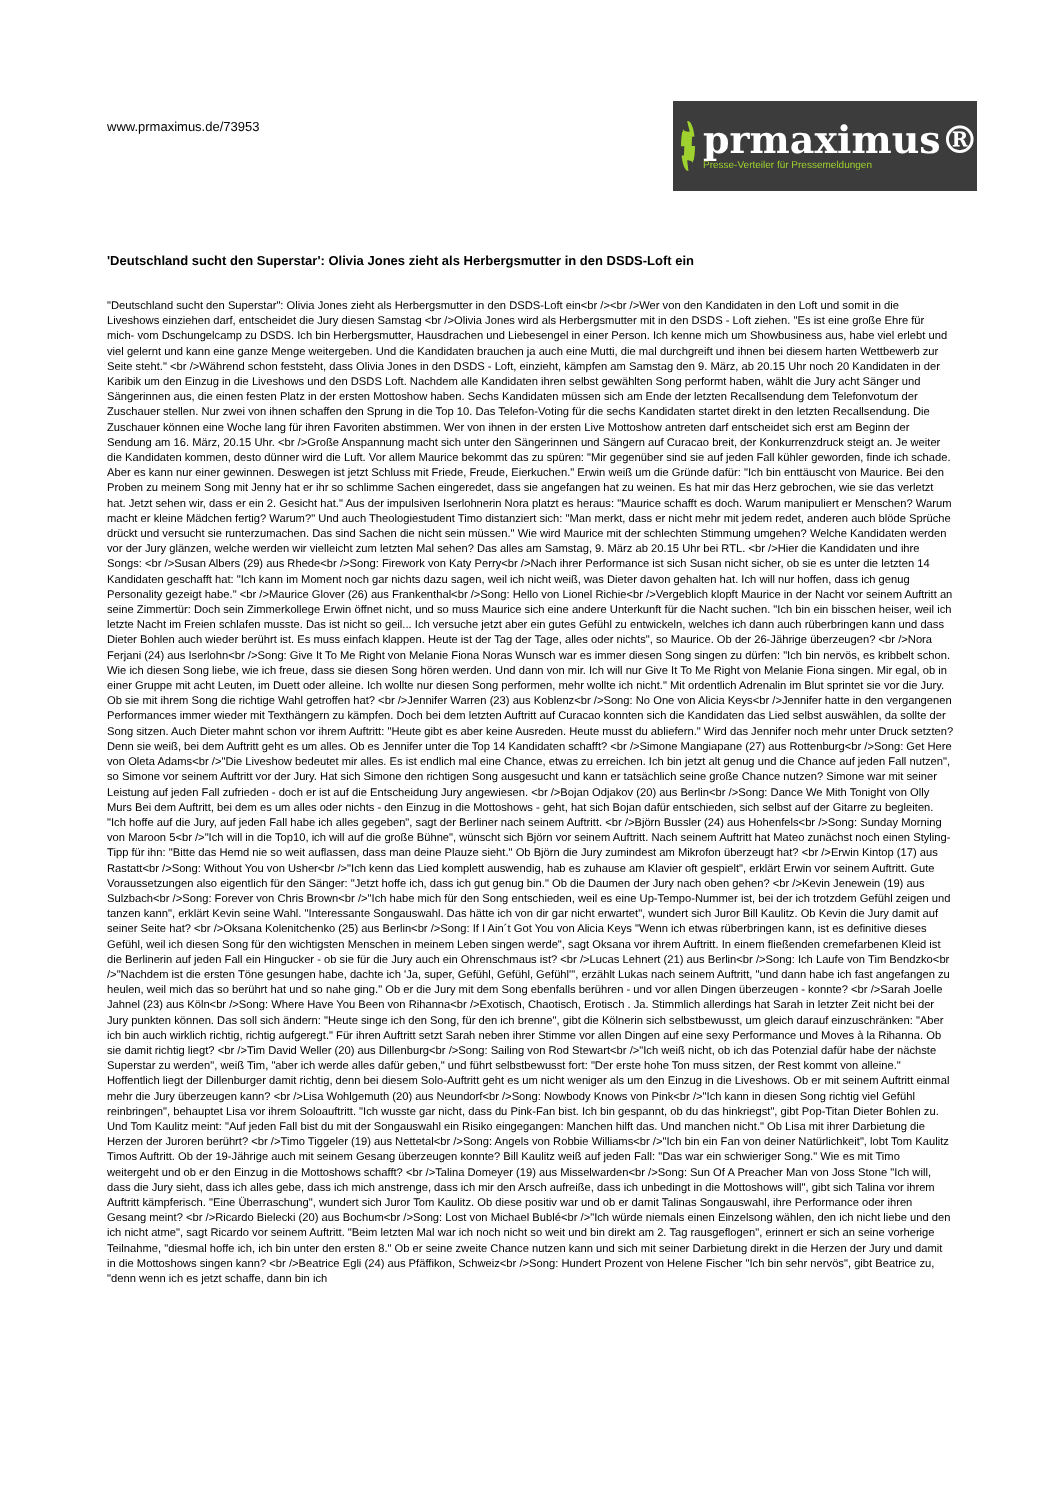www.prmaximus.de/73953
prmaximus®
Presse-Verteiler für Pressemeldungen
'Deutschland sucht den Superstar': Olivia Jones zieht als Herbergsmutter in den DSDS-Loft ein
"Deutschland sucht den Superstar": Olivia Jones zieht als Herbergsmutter in den DSDS-Loft ein<br /><br />Wer von den Kandidaten in den Loft und somit in die Liveshows einziehen darf, entscheidet die Jury diesen Samstag <br />Olivia Jones wird als Herbergsmutter mit in den DSDS - Loft ziehen. "Es ist eine große Ehre für mich- vom Dschungelcamp zu DSDS. Ich bin Herbergsmutter, Hausdrachen und Liebesengel in einer Person. Ich kenne mich um Showbusiness aus, habe viel erlebt und viel gelernt und kann eine ganze Menge weitergeben. Und die Kandidaten brauchen ja auch eine Mutti, die mal durchgreift und ihnen bei diesem harten Wettbewerb zur Seite steht." <br />Während schon feststeht, dass Olivia Jones in den DSDS - Loft, einzieht, kämpfen am Samstag den 9. März, ab 20.15 Uhr noch 20 Kandidaten in der Karibik um den Einzug in die Liveshows und den DSDS Loft. Nachdem alle Kandidaten ihren selbst gewählten Song performt haben, wählt die Jury acht Sänger und Sängerinnen aus, die einen festen Platz in der ersten Mottoshow haben. Sechs Kandidaten müssen sich am Ende der letzten Recallsendung dem Telefonvotum der Zuschauer stellen. Nur zwei von ihnen schaffen den Sprung in die Top 10. Das Telefon-Voting für die sechs Kandidaten startet direkt in den letzten Recallsendung. Die Zuschauer können eine Woche lang für ihren Favoriten abstimmen. Wer von ihnen in der ersten Live Mottoshow antreten darf entscheidet sich erst am Beginn der Sendung am 16. März, 20.15 Uhr. <br />Große Anspannung macht sich unter den Sängerinnen und Sängern auf Curacao breit, der Konkurrenzdruck steigt an. Je weiter die Kandidaten kommen, desto dünner wird die Luft. Vor allem Maurice bekommt das zu spüren: "Mir gegenüber sind sie auf jeden Fall kühler geworden, finde ich schade. Aber es kann nur einer gewinnen. Deswegen ist jetzt Schluss mit Friede, Freude, Eierkuchen." Erwin weiß um die Gründe dafür: "Ich bin enttäuscht von Maurice. Bei den Proben zu meinem Song mit Jenny hat er ihr so schlimme Sachen eingeredet, dass sie angefangen hat zu weinen. Es hat mir das Herz gebrochen, wie sie das verletzt hat. Jetzt sehen wir, dass er ein 2. Gesicht hat." Aus der impulsiven Iserlohnerin Nora platzt es heraus: "Maurice schafft es doch. Warum manipuliert er Menschen? Warum macht er kleine Mädchen fertig? Warum?" Und auch Theologiestudent Timo distanziert sich: "Man merkt, dass er nicht mehr mit jedem redet, anderen auch blöde Sprüche drückt und versucht sie runterzumachen. Das sind Sachen die nicht sein müssen." Wie wird Maurice mit der schlechten Stimmung umgehen? Welche Kandidaten werden vor der Jury glänzen, welche werden wir vielleicht zum letzten Mal sehen? Das alles am Samstag, 9. März ab 20.15 Uhr bei RTL. <br />Hier die Kandidaten und ihre Songs: <br />Susan Albers (29) aus Rhede<br />Song: Firework von Katy Perry<br />Nach ihrer Performance ist sich Susan nicht sicher, ob sie es unter die letzten 14 Kandidaten geschafft hat: "Ich kann im Moment noch gar nichts dazu sagen, weil ich nicht weiß, was Dieter davon gehalten hat. Ich will nur hoffen, dass ich genug Personality gezeigt habe." <br />Maurice Glover (26) aus Frankenthal<br />Song: Hello von Lionel Richie<br />Vergeblich klopft Maurice in der Nacht vor seinem Auftritt an seine Zimmertür: Doch sein Zimmerkollege Erwin öffnet nicht, und so muss Maurice sich eine andere Unterkunft für die Nacht suchen. "Ich bin ein bisschen heiser, weil ich letzte Nacht im Freien schlafen musste. Das ist nicht so geil... Ich versuche jetzt aber ein gutes Gefühl zu entwickeln, welches ich dann auch rüberbringen kann und dass Dieter Bohlen auch wieder berührt ist. Es muss einfach klappen. Heute ist der Tag der Tage, alles oder nichts", so Maurice. Ob der 26-Jährige überzeugen? <br />Nora Ferjani (24) aus Iserlohn<br />Song: Give It To Me Right von Melanie Fiona Noras Wunsch war es immer diesen Song singen zu dürfen: "Ich bin nervös, es kribbelt schon. Wie ich diesen Song liebe, wie ich freue, dass sie diesen Song hören werden. Und dann von mir. Ich will nur Give It To Me Right von Melanie Fiona singen. Mir egal, ob in einer Gruppe mit acht Leuten, im Duett oder alleine. Ich wollte nur diesen Song performen, mehr wollte ich nicht." Mit ordentlich Adrenalin im Blut sprintet sie vor die Jury. Ob sie mit ihrem Song die richtige Wahl getroffen hat? <br />Jennifer Warren (23) aus Koblenz<br />Song: No One von Alicia Keys<br />Jennifer hatte in den vergangenen Performances immer wieder mit Texthängern zu kämpfen. Doch bei dem letzten Auftritt auf Curacao konnten sich die Kandidaten das Lied selbst auswählen, da sollte der Song sitzen. Auch Dieter mahnt schon vor ihrem Auftritt: "Heute gibt es aber keine Ausreden. Heute musst du abliefern." Wird das Jennifer noch mehr unter Druck setzten? Denn sie weiß, bei dem Auftritt geht es um alles. Ob es Jennifer unter die Top 14 Kandidaten schafft? <br />Simone Mangiapane (27) aus Rottenburg<br />Song: Get Here von Oleta Adams<br />"Die Liveshow bedeutet mir alles. Es ist endlich mal eine Chance, etwas zu erreichen. Ich bin jetzt alt genug und die Chance auf jeden Fall nutzen", so Simone vor seinem Auftritt vor der Jury. Hat sich Simone den richtigen Song ausgesucht und kann er tatsächlich seine große Chance nutzen? Simone war mit seiner Leistung auf jeden Fall zufrieden - doch er ist auf die Entscheidung Jury angewiesen. <br />Bojan Odjakov (20) aus Berlin<br />Song: Dance We Mith Tonight von Olly Murs Bei dem Auftritt, bei dem es um alles oder nichts - den Einzug in die Mottoshows - geht, hat sich Bojan dafür entschieden, sich selbst auf der Gitarre zu begleiten. "Ich hoffe auf die Jury, auf jeden Fall habe ich alles gegeben", sagt der Berliner nach seinem Auftritt. <br />Björn Bussler (24) aus Hohenfels<br />Song: Sunday Morning von Maroon 5<br />"Ich will in die Top10, ich will auf die große Bühne", wünscht sich Björn vor seinem Auftritt. Nach seinem Auftritt hat Mateo zunächst noch einen Styling-Tipp für ihn: "Bitte das Hemd nie so weit auflassen, dass man deine Plauze sieht." Ob Björn die Jury zumindest am Mikrofon überzeugt hat? <br />Erwin Kintop (17) aus Rastatt<br />Song: Without You von Usher<br />"Ich kenn das Lied komplett auswendig, hab es zuhause am Klavier oft gespielt", erklärt Erwin vor seinem Auftritt. Gute Voraussetzungen also eigentlich für den Sänger: "Jetzt hoffe ich, dass ich gut genug bin." Ob die Daumen der Jury nach oben gehen? <br />Kevin Jenewein (19) aus Sulzbach<br />Song: Forever von Chris Brown<br />"Ich habe mich für den Song entschieden, weil es eine Up-Tempo-Nummer ist, bei der ich trotzdem Gefühl zeigen und tanzen kann", erklärt Kevin seine Wahl. "Interessante Songauswahl. Das hätte ich von dir gar nicht erwartet", wundert sich Juror Bill Kaulitz. Ob Kevin die Jury damit auf seiner Seite hat? <br />Oksana Kolenitchenko (25) aus Berlin<br />Song: If I Ain´t Got You von Alicia Keys "Wenn ich etwas rüberbringen kann, ist es definitive dieses Gefühl, weil ich diesen Song für den wichtigsten Menschen in meinem Leben singen werde", sagt Oksana vor ihrem Auftritt. In einem fließenden cremefarbenen Kleid ist die Berlinerin auf jeden Fall ein Hingucker - ob sie für die Jury auch ein Ohrenschmaus ist? <br />Lucas Lehnert (21) aus Berlin<br />Song: Ich Laufe von Tim Bendzko<br />"Nachdem ist die ersten Töne gesungen habe, dachte ich 'Ja, super, Gefühl, Gefühl, Gefühl'", erzählt Lukas nach seinem Auftritt, "und dann habe ich fast angefangen zu heulen, weil mich das so berührt hat und so nahe ging." Ob er die Jury mit dem Song ebenfalls berühren - und vor allen Dingen überzeugen - konnte? <br />Sarah Joelle Jahnel (23) aus Köln<br />Song: Where Have You Been von Rihanna<br />Exotisch, Chaotisch, Erotisch . Ja. Stimmlich allerdings hat Sarah in letzter Zeit nicht bei der Jury punkten können. Das soll sich ändern: "Heute singe ich den Song, für den ich brenne", gibt die Kölnerin sich selbstbewusst, um gleich darauf einzuschränken: "Aber ich bin auch wirklich richtig, richtig aufgeregt." Für ihren Auftritt setzt Sarah neben ihrer Stimme vor allen Dingen auf eine sexy Performance und Moves à la Rihanna. Ob sie damit richtig liegt? <br />Tim David Weller (20) aus Dillenburg<br />Song: Sailing von Rod Stewart<br />"Ich weiß nicht, ob ich das Potenzial dafür habe der nächste Superstar zu werden", weiß Tim, "aber ich werde alles dafür geben," und führt selbstbewusst fort: "Der erste hohe Ton muss sitzen, der Rest kommt von alleine." Hoffentlich liegt der Dillenburger damit richtig, denn bei diesem Solo-Auftritt geht es um nicht weniger als um den Einzug in die Liveshows. Ob er mit seinem Auftritt einmal mehr die Jury überzeugen kann? <br />Lisa Wohlgemuth (20) aus Neundorf<br />Song: Nowbody Knows von Pink<br />"Ich kann in diesen Song richtig viel Gefühl reinbringen", behauptet Lisa vor ihrem Soloauftritt. "Ich wusste gar nicht, dass du Pink-Fan bist. Ich bin gespannt, ob du das hinkriegst", gibt Pop-Titan Dieter Bohlen zu. Und Tom Kaulitz meint: "Auf jeden Fall bist du mit der Songauswahl ein Risiko eingegangen: Manchen hilft das. Und manchen nicht." Ob Lisa mit ihrer Darbietung die Herzen der Juroren berührt? <br />Timo Tiggeler (19) aus Nettetal<br />Song: Angels von Robbie Williams<br />"Ich bin ein Fan von deiner Natürlichkeit", lobt Tom Kaulitz Timos Auftritt. Ob der 19-Jährige auch mit seinem Gesang überzeugen konnte? Bill Kaulitz weiß auf jeden Fall: "Das war ein schwieriger Song." Wie es mit Timo weitergeht und ob er den Einzug in die Mottoshows schafft? <br />Talina Domeyer (19) aus Misselwarden<br />Song: Sun Of A Preacher Man von Joss Stone "Ich will, dass die Jury sieht, dass ich alles gebe, dass ich mich anstrenge, dass ich mir den Arsch aufreiße, dass ich unbedingt in die Mottoshows will", gibt sich Talina vor ihrem Auftritt kämpferisch. "Eine Überraschung", wundert sich Juror Tom Kaulitz. Ob diese positiv war und ob er damit Talinas Songauswahl, ihre Performance oder ihren Gesang meint? <br />Ricardo Bielecki (20) aus Bochum<br />Song: Lost von Michael Bublé<br />"Ich würde niemals einen Einzelsong wählen, den ich nicht liebe und den ich nicht atme", sagt Ricardo vor seinem Auftritt. "Beim letzten Mal war ich noch nicht so weit und bin direkt am 2. Tag rausgeflogen", erinnert er sich an seine vorherige Teilnahme, "diesmal hoffe ich, ich bin unter den ersten 8." Ob er seine zweite Chance nutzen kann und sich mit seiner Darbietung direkt in die Herzen der Jury und damit in die Mottoshows singen kann? <br />Beatrice Egli (24) aus Pfäffikon, Schweiz<br />Song: Hundert Prozent von Helene Fischer "Ich bin sehr nervös", gibt Beatrice zu, "denn wenn ich es jetzt schaffe, dann bin ich